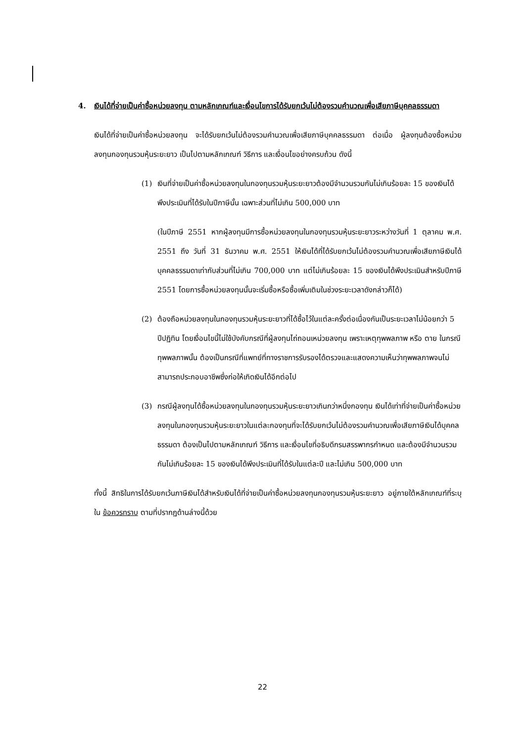4. เงินได้ที่จ่ายเป็นค่าซื้อหน่วยลงทุน ตามหลักเกณฑ์และเงื่อนไขการได้รับยกเว้นไม่ต้องรวมคำนวณเพื่อเสียภาษีบุคคลธรรมดา
เงินได้ที่จ่ายเป็นค่าซื้อหน่วยลงทุน จะได้รับยกเว้นไม่ต้องรวมคำนวณเพื่อเสียภาษีบุคคลธรรมดา ต่อเมื่อ ผู้ลงทุนต้องซื้อหน่วยลงทุนกองทุนรวมหุ้นระยะยาว เป็นไปตามหลักเกณฑ์ วิธีการ และเงื่อนไขอย่างครบถ้วน ดังนี้
(1) เงินที่จ่ายเป็นค่าซื้อหน่วยลงทุนในกองทุนรวมหุ้นระยะยาวต้องมีจำนวนรวมกันไม่เกินร้อยละ 15 ของเงินได้พึงประเมินที่ได้รับในปีภาษีนั้น เฉพาะส่วนที่ไม่เกิน 500,000 บาท
(ในปีภาษี 2551 หากผู้ลงทุนมีการซื้อหน่วยลงทุนในกองทุนรวมหุ้นระยะยาวระหว่างวันที่ 1 ตุลาคม พ.ศ. 2551 ถึง วันที่ 31 ธันวาคม พ.ศ. 2551 ให้เงินได้ที่ได้รับยกเว้นไม่ต้องรวมคำนวณเพื่อเสียภาษีเงินได้บุคคลธรรมดาเท่ากับส่วนที่ไม่เกิน 700,000 บาท แต่ไม่เกินร้อยละ 15 ของเงินได้พึงประเมินสำหรับปีภาษี 2551 โดยการซื้อหน่วยลงทุนนั้นจะเริ่มซื้อหรือซื้อเพิ่มเติมในช่วงระยะเวลาดังกล่าวก็ได้)
(2) ต้องถือหน่วยลงทุนในกองทุนรวมหุ้นระยะยาวที่ได้ซื้อไว้ในแต่ละครั้งต่อเนื่องกันเป็นระยะเวลาไม่น้อยกว่า 5 ปีปฏิทิน โดยเงื่อนไขนี้ไม่ใช้บังคับกรณีที่ผู้ลงทุนไถ่ถอนเหน่วยลงทุน เพราะเหตุทุพพลภาพ หรือ ตาย ในกรณีทุพพลภาพนั้น ต้องเป็นกรณีที่แพทย์ที่ทางราชการรับรองได้ตรวจและแสดงความเห็นว่าทุพพลภาพจนไม่สามารถประกอบอาชีพซึ่งก่อให้เกิดเงินได้อีกต่อไป
(3) กรณีผู้ลงทุนได้ซื้อหน่วยลงทุนในกองทุนรวมหุ้นระยะยาวเกินกว่าหนึ่งกองทุน เงินได้เท่าที่จ่ายเป็นค่าซื้อหน่วยลงทุนในกองทุนรวมหุ้นระยะยาวในแต่ละกองทุนที่จะได้รับยกเว้นไม่ต้องรวมคำนวณเพื่อเสียภาษีเงินได้บุคคลธรรมดา ต้องเป็นไปตามหลักเกณฑ์ วิธีการ และเงื่อนไขที่อธิบดีกรมสรรพากรกำหนด และต้องมีจำนวนรวมกันไม่เกินร้อยละ 15 ของเงินได้พึงประเมินที่ได้รับในแต่ละปี และไม่เกิน 500,000 บาท
ทั้งนี้ สิทธิในการได้รับยกเว้นภาษีเงินได้สำหรับเงินได้ที่จ่ายเป็นค่าซื้อหน่วยลงทุนกองทุนรวมหุ้นระยะยาว อยู่ภายใต้หลักเกณฑ์ที่ระบุใน ข้อควรทราบ ตามที่ปรากฏด้านล่างนี้ด้วย
22